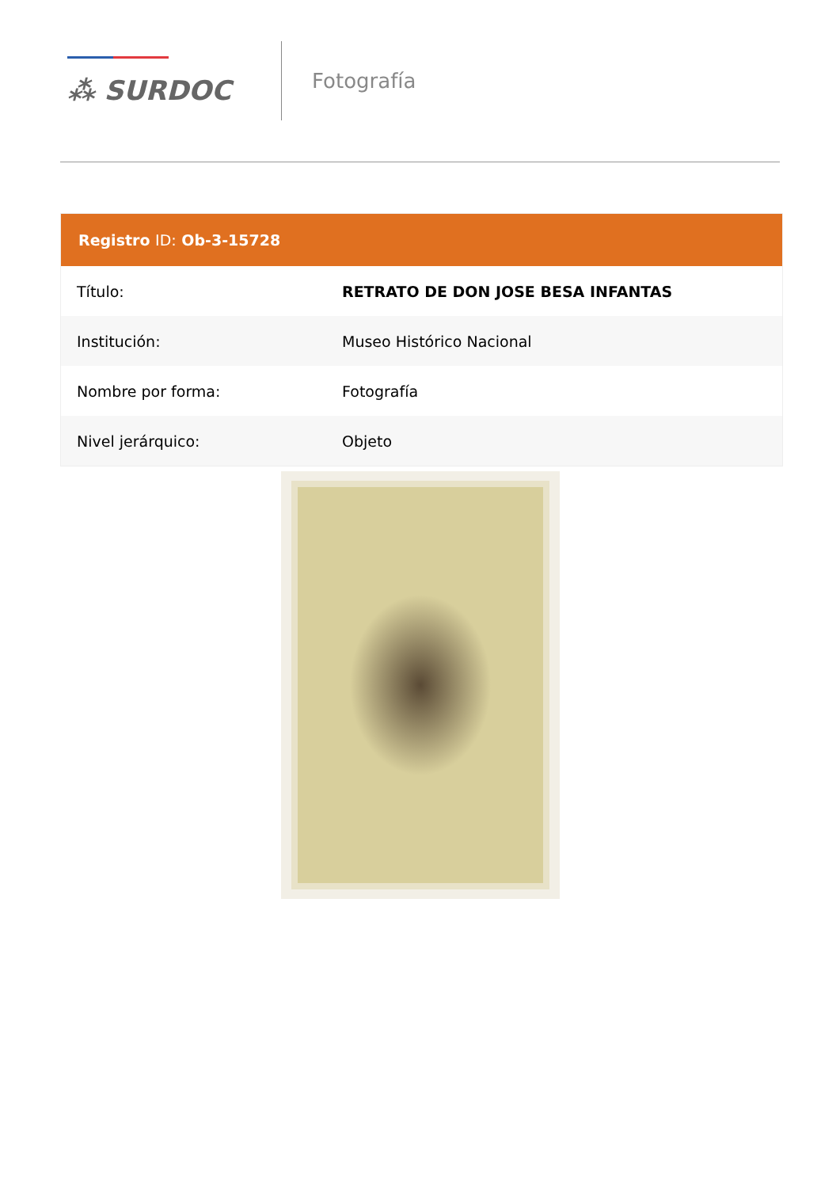⁂ SURDOC
Fotografía
| Registro ID: Ob-3-15728 | |
| --- | --- |
| Título: | RETRATO DE DON JOSE BESA INFANTAS |
| Institución: | Museo Histórico Nacional |
| Nombre por forma: | Fotografía |
| Nivel jerárquico: | Objeto |